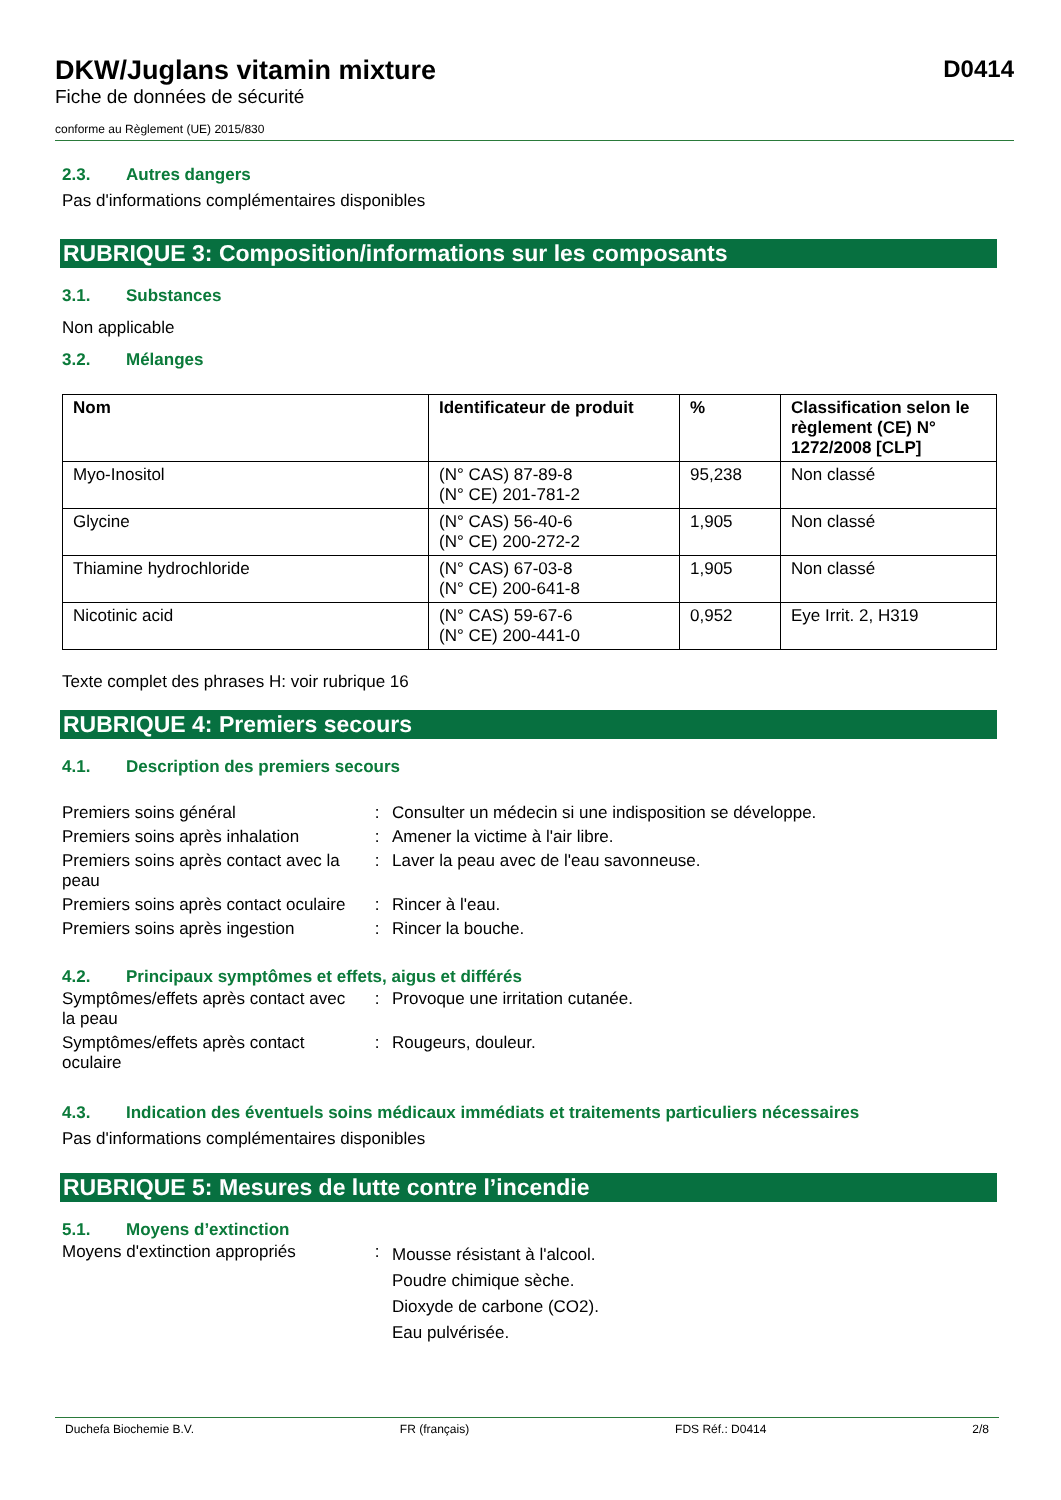D0414
DKW/Juglans vitamin mixture
Fiche de données de sécurité
conforme au Règlement (UE) 2015/830
2.3. Autres dangers
Pas d'informations complémentaires disponibles
RUBRIQUE 3: Composition/informations sur les composants
3.1. Substances
Non applicable
3.2. Mélanges
| Nom | Identificateur de produit | % | Classification selon le règlement (CE) N° 1272/2008 [CLP] |
| --- | --- | --- | --- |
| Myo-Inositol | (N° CAS) 87-89-8 (N° CE) 201-781-2 | 95,238 | Non classé |
| Glycine | (N° CAS) 56-40-6 (N° CE) 200-272-2 | 1,905 | Non classé |
| Thiamine hydrochloride | (N° CAS) 67-03-8 (N° CE) 200-641-8 | 1,905 | Non classé |
| Nicotinic acid | (N° CAS) 59-67-6 (N° CE) 200-441-0 | 0,952 | Eye Irrit. 2, H319 |
Texte complet des phrases H: voir rubrique 16
RUBRIQUE 4: Premiers secours
4.1. Description des premiers secours
| Premiers soins général | : | Consulter un médecin si une indisposition se développe. |
| Premiers soins après inhalation | : | Amener la victime à l'air libre. |
| Premiers soins après contact avec la peau | : | Laver la peau avec de l'eau savonneuse. |
| Premiers soins après contact oculaire | : | Rincer à l'eau. |
| Premiers soins après ingestion | : | Rincer la bouche. |
4.2. Principaux symptômes et effets, aigus et différés
| Symptômes/effets après contact avec la peau | : | Provoque une irritation cutanée. |
| Symptômes/effets après contact oculaire | : | Rougeurs, douleur. |
4.3. Indication des éventuels soins médicaux immédiats et traitements particuliers nécessaires
Pas d'informations complémentaires disponibles
RUBRIQUE 5: Mesures de lutte contre l’incendie
5.1. Moyens d’extinction
| Moyens d'extinction appropriés | : | Mousse résistant à l'alcool. Poudre chimique sèche. Dioxyde de carbone (CO2). Eau pulvérisée. |
Duchefa Biochemie B.V. FR (français) FDS Réf.: D0414 2/8